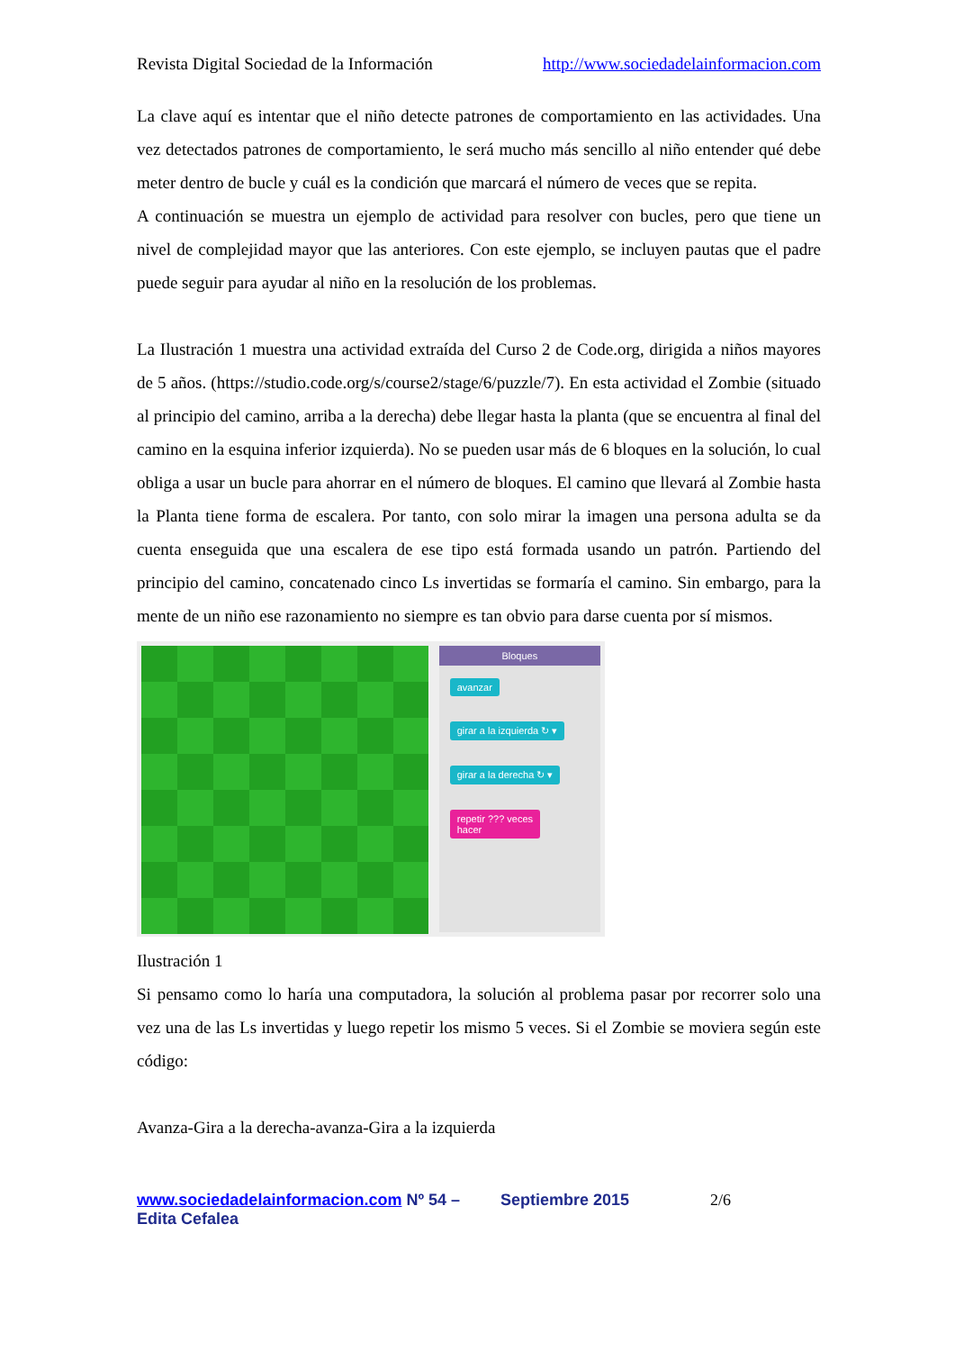Revista Digital Sociedad de la Información http://www.sociedadelainformacion.com
La clave aquí es intentar que el niño detecte patrones de comportamiento en las actividades. Una vez detectados patrones de comportamiento, le será mucho más sencillo al niño entender qué debe meter dentro de bucle y cuál es la condición que marcará el número de veces que se repita.
A continuación se muestra un ejemplo de actividad para resolver con bucles, pero que tiene un nivel de complejidad mayor que las anteriores. Con este ejemplo, se incluyen pautas que el padre puede seguir para ayudar al niño en la resolución de los problemas.
La Ilustración 1 muestra una actividad extraída del Curso 2 de Code.org, dirigida a niños mayores de 5 años. (https://studio.code.org/s/course2/stage/6/puzzle/7). En esta actividad el Zombie (situado al principio del camino, arriba a la derecha) debe llegar hasta la planta (que se encuentra al final del camino en la esquina inferior izquierda). No se pueden usar más de 6 bloques en la solución, lo cual obliga a usar un bucle para ahorrar en el número de bloques. El camino que llevará al Zombie hasta la Planta tiene forma de escalera. Por tanto, con solo mirar la imagen una persona adulta se da cuenta enseguida que una escalera de ese tipo está formada usando un patrón. Partiendo del principio del camino, concatenado cinco Ls invertidas se formaría el camino. Sin embargo, para la mente de un niño ese razonamiento no siempre es tan obvio para darse cuenta por sí mismos.
Bloques
avanzar
girar a la izquierda ↻ ▾
girar a la derecha ↻ ▾
repetir ??? veces
hacer
Ilustración 1
Si pensamo como lo haría una computadora, la solución al problema pasar por recorrer solo una vez una de las Ls invertidas y luego repetir los mismo 5 veces. Si el Zombie se moviera según este código:
Avanza-Gira a la derecha-avanza-Gira a la izquierda
www.sociedadelainformacion.com Nº 54 – Septiembre 2015
Edita Cefalea
2/6